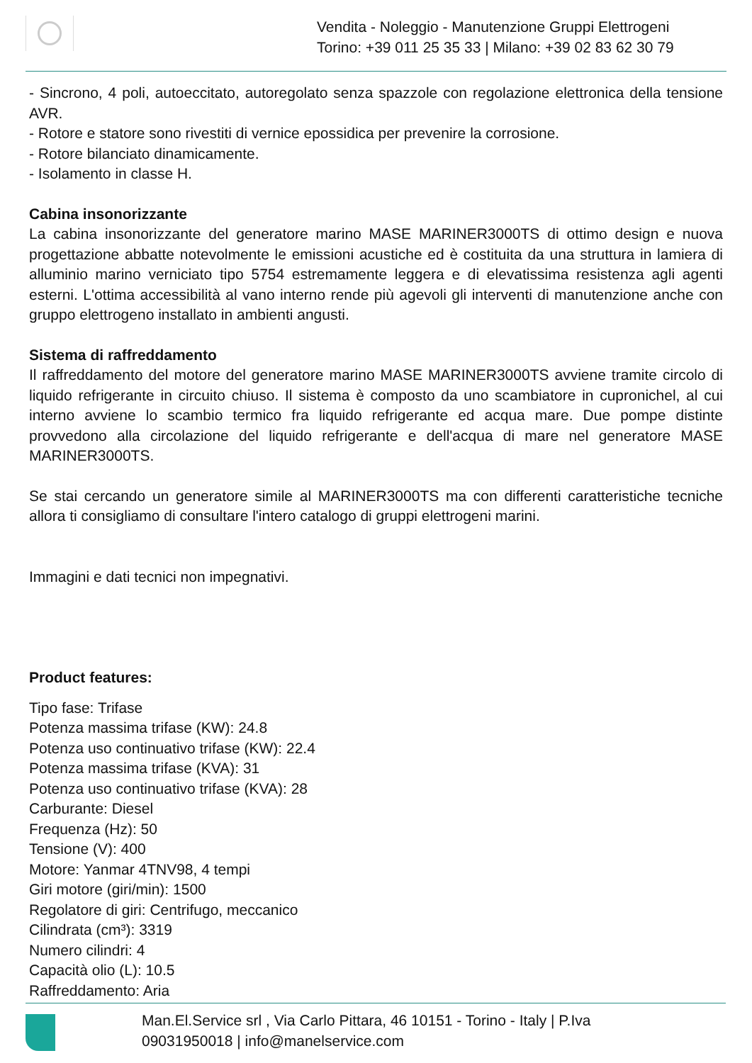Vendita - Noleggio - Manutenzione Gruppi Elettrogeni
Torino: +39 011 25 35 33 | Milano: +39 02 83 62 30 79
- Sincrono, 4 poli, autoeccitato, autoregolato senza spazzole con regolazione elettronica della tensione AVR.
- Rotore e statore sono rivestiti di vernice epossidica per prevenire la corrosione.
- Rotore bilanciato dinamicamente.
- Isolamento in classe H.
Cabina insonorizzante
La cabina insonorizzante del generatore marino MASE MARINER3000TS di ottimo design e nuova progettazione abbatte notevolmente le emissioni acustiche ed è costituita da una struttura in lamiera di alluminio marino verniciato tipo 5754 estremamente leggera e di elevatissima resistenza agli agenti esterni. L'ottima accessibilità al vano interno rende più agevoli gli interventi di manutenzione anche con gruppo elettrogeno installato in ambienti angusti.
Sistema di raffreddamento
Il raffreddamento del motore del generatore marino MASE MARINER3000TS avviene tramite circolo di liquido refrigerante in circuito chiuso. Il sistema è composto da uno scambiatore in cupronichel, al cui interno avviene lo scambio termico fra liquido refrigerante ed acqua mare. Due pompe distinte provvedono alla circolazione del liquido refrigerante e dell'acqua di mare nel generatore MASE MARINER3000TS.
Se stai cercando un generatore simile al MARINER3000TS ma con differenti caratteristiche tecniche allora ti consigliamo di consultare l'intero catalogo di gruppi elettrogeni marini.
Immagini e dati tecnici non impegnativi.
Product features:
Tipo fase: Trifase
Potenza massima trifase (KW): 24.8
Potenza uso continuativo trifase (KW): 22.4
Potenza massima trifase (KVA): 31
Potenza uso continuativo trifase (KVA): 28
Carburante: Diesel
Frequenza (Hz): 50
Tensione (V): 400
Motore: Yanmar 4TNV98, 4 tempi
Giri motore (giri/min): 1500
Regolatore di giri: Centrifugo, meccanico
Cilindrata (cm³): 3319
Numero cilindri: 4
Capacità olio (L): 10.5
Raffreddamento: Aria
Man.El.Service srl , Via Carlo Pittara, 46 10151 - Torino - Italy | P.Iva
09031950018 | info@manelservice.com